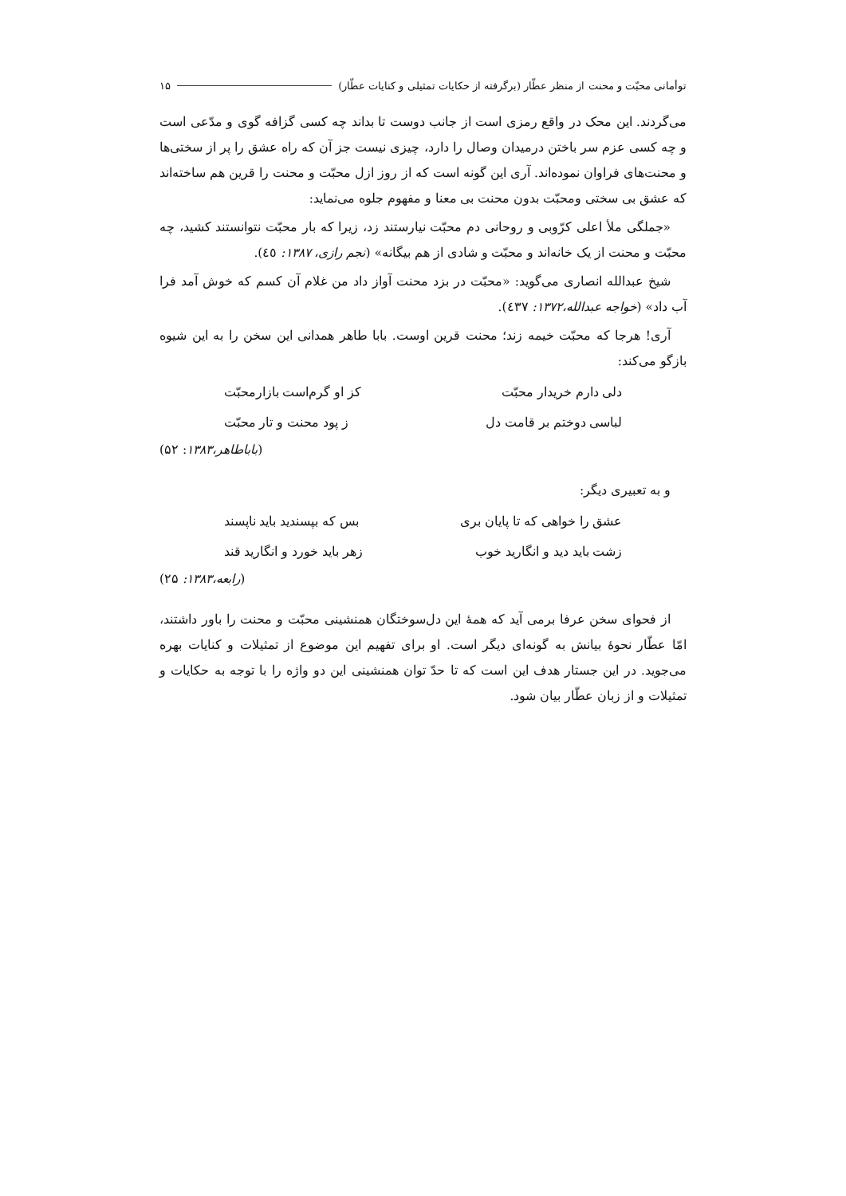توأمانی محبّت و محنت از منظر عطّار (برگرفته از حکایات تمثیلی و کنایات عطّار) ۱۵
می‌گردند. این محک در واقع رمزی است از جانب دوست تا بداند چه کسی گزافه گوی و مدّعی است و چه کسی عزم سر باختن درمیدان وصال را دارد، چیزی نیست جز آن که راه عشق را پر از سختی‌ها و محنت‌های فراوان نموده‌اند. آری این گونه است که از روز ازل محبّت و محنت را قرین هم ساخته‌اند که عشق بی سختی ومحبّت بدون محنت بی معنا و مفهوم جلوه می‌نماید:
«جملگی ملأ اعلی کرّوبی و روحانی دم محبّت نیارستند زد، زیرا که بار محبّت نتوانستند کشید، چه محبّت و محنت از یک خانه‌اند و محبّت و شادی از هم بیگانه» (نجم رازی، ۱۳۸۷: ٤٥).
شیخ عبدالله انصاری می‌گوید: «محبّت در بزد محنت آواز داد من غلام آن کسم که خوش آمد فرا آب داد» (خواجه عبدالله،۱۳۷۲: ٤۳۷).
آری! هرجا که محبّت خیمه زند؛ محنت قرین اوست. بابا طاهر همدانی این سخن را به این شیوه بازگو می‌کند:
دلی دارم خریدار محبّت کز او گرم‌است بازارمحبّت
لباسی دوختم بر قامت دل ز پود محنت و تار محبّت
(باباطاهر،۱۳۸۳: ۵۲)
و به تعبیری دیگر:
عشق را خواهی که تا پایان بری بس که بپسندید باید ناپسند
زشت باید دید و انگارید خوب زهر باید خورد و انگارید قند
(رابعه،۱۳۸۳: ۲۵)
از فحوای سخن عرفا برمی آید که همهٔ این دل‌سوختگان همنشینی محبّت و محنت را باور داشتند، امّا عطّار نحوهٔ بیانش به گونه‌ای دیگر است. او برای تفهیم این موضوع از تمثیلات و کنایات بهره می‌جوید. در این جستار هدف این است که تا حدّ توان همنشینی این دو واژه را با توجه به حکایات و تمثیلات و از زبان عطّار بیان شود.